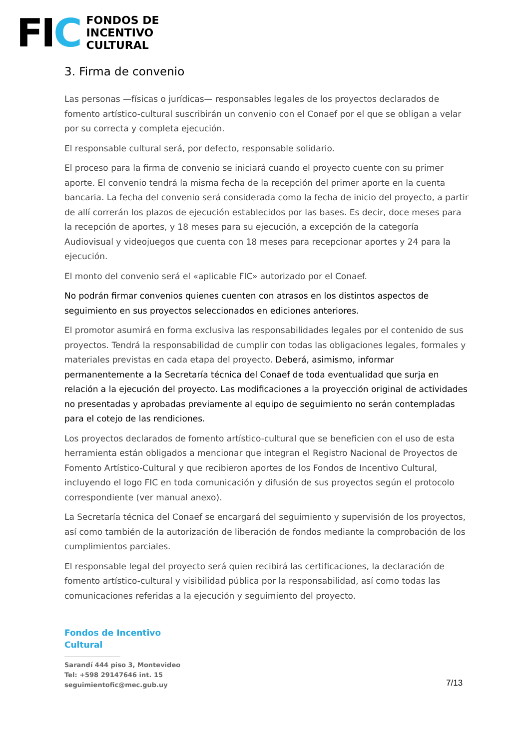FIC
FONDOS DE
INCENTIVO
CULTURAL
3. Firma de convenio
Las personas —físicas o jurídicas— responsables legales de los proyectos declarados de fomento artístico-cultural suscribirán un convenio con el Conaef por el que se obligan a velar por su correcta y completa ejecución.
El responsable cultural será, por defecto, responsable solidario.
El proceso para la firma de convenio se iniciará cuando el proyecto cuente con su primer aporte. El convenio tendrá la misma fecha de la recepción del primer aporte en la cuenta bancaria. La fecha del convenio será considerada como la fecha de inicio del proyecto, a partir de allí correrán los plazos de ejecución establecidos por las bases. Es decir, doce meses para la recepción de aportes, y 18 meses para su ejecución, a excepción de la categoría Audiovisual y videojuegos que cuenta con 18 meses para recepcionar aportes y 24 para la ejecución.
El monto del convenio será el «aplicable FIC» autorizado por el Conaef.
No podrán firmar convenios quienes cuenten con atrasos en los distintos aspectos de seguimiento en sus proyectos seleccionados en ediciones anteriores.
El promotor asumirá en forma exclusiva las responsabilidades legales por el contenido de sus proyectos. Tendrá la responsabilidad de cumplir con todas las obligaciones legales, formales y materiales previstas en cada etapa del proyecto. Deberá, asimismo, informar permanentemente a la Secretaría técnica del Conaef de toda eventualidad que surja en relación a la ejecución del proyecto. Las modificaciones a la proyección original de actividades no presentadas y aprobadas previamente al equipo de seguimiento no serán contempladas para el cotejo de las rendiciones.
Los proyectos declarados de fomento artístico-cultural que se beneficien con el uso de esta herramienta están obligados a mencionar que integran el Registro Nacional de Proyectos de Fomento Artístico-Cultural y que recibieron aportes de los Fondos de Incentivo Cultural, incluyendo el logo FIC en toda comunicación y difusión de sus proyectos según el protocolo correspondiente (ver manual anexo).
La Secretaría técnica del Conaef se encargará del seguimiento y supervisión de los proyectos, así como también de la autorización de liberación de fondos mediante la comprobación de los cumplimientos parciales.
El responsable legal del proyecto será quien recibirá las certificaciones, la declaración de fomento artístico-cultural y visibilidad pública por la responsabilidad, así como todas las comunicaciones referidas a la ejecución y seguimiento del proyecto.
Fondos de Incentivo
Cultural
Sarandí 444 piso 3, Montevideo
Tel: +598 29147646 int. 15
seguimientofic@mec.gub.uy
7/13